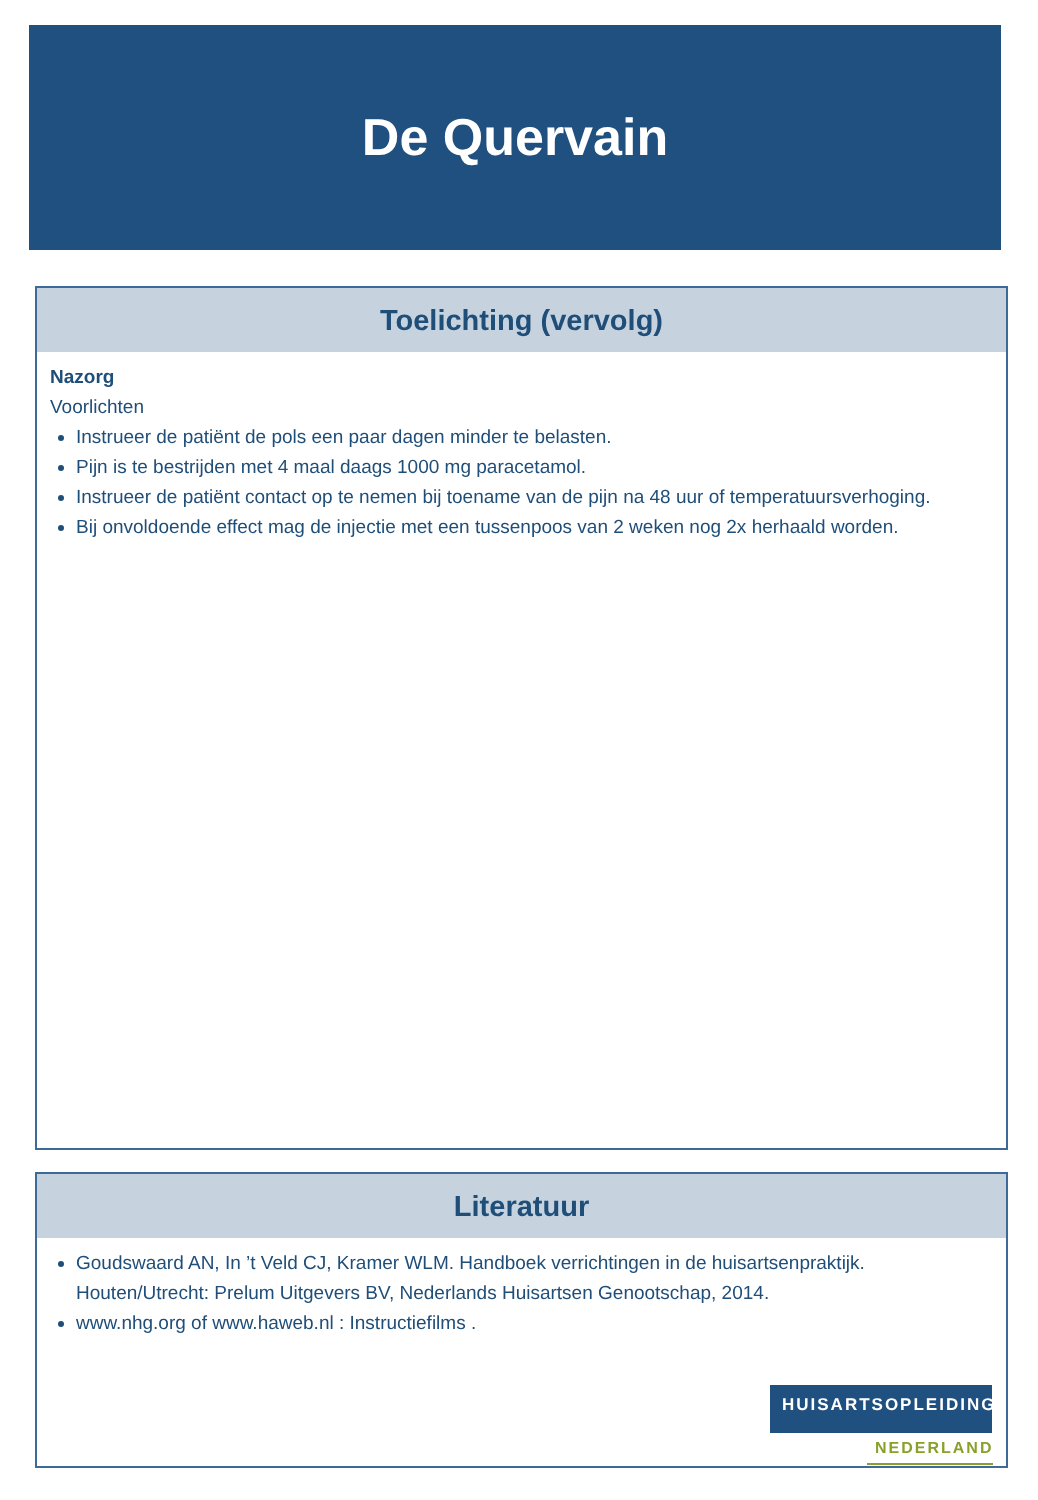De Quervain
Toelichting (vervolg)
Nazorg
Voorlichten
Instrueer de patiënt de pols een paar dagen minder te belasten.
Pijn is te bestrijden met 4 maal daags 1000 mg paracetamol.
Instrueer de patiënt contact op te nemen bij toename van de pijn na 48 uur of temperatuursverhoging.
Bij onvoldoende effect mag de injectie met een tussenpoos van 2 weken nog 2x herhaald worden.
Literatuur
Goudswaard AN, In ’t Veld CJ, Kramer WLM. Handboek verrichtingen in de huisartsenpraktijk. Houten/Utrecht: Prelum Uitgevers BV, Nederlands Huisartsen Genootschap, 2014.
www.nhg.org of www.haweb.nl : Instructiefilms .
HUISARTSOPLEIDING
NEDERLAND